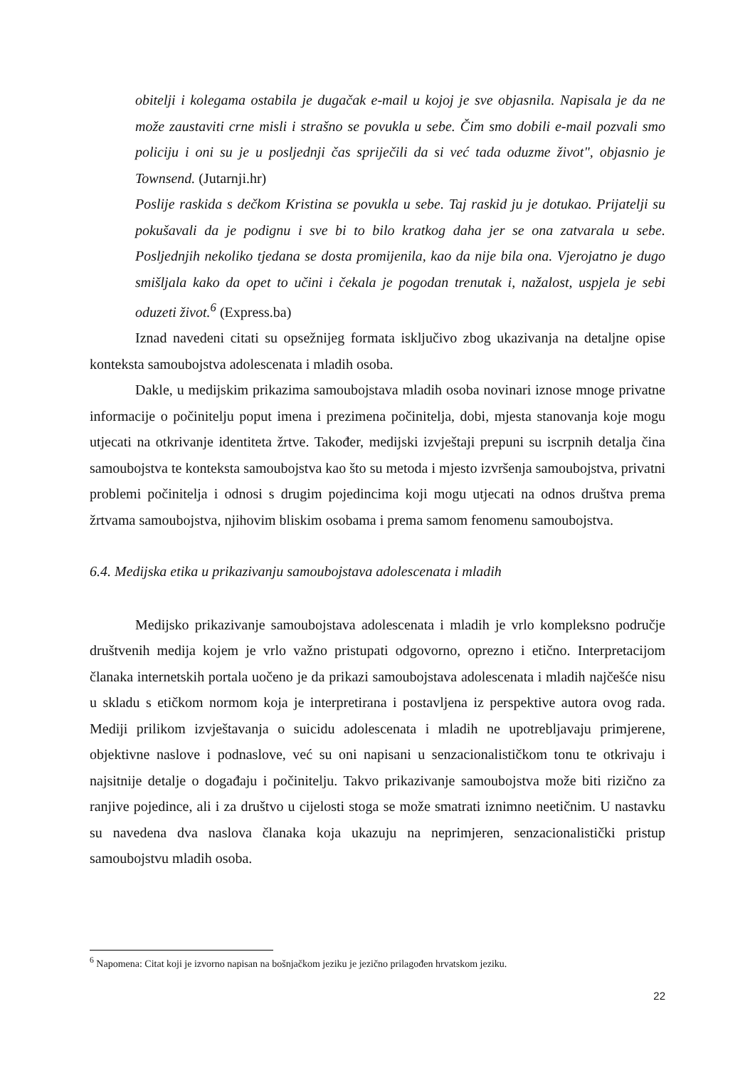obitelji i kolegama ostabila je dugačak e-mail u kojoj je sve objasnila. Napisala je da ne može zaustaviti crne misli i strašno se povukla u sebe. Čim smo dobili e-mail pozvali smo policiju i oni su je u posljednji čas spriječili da si već tada oduzme život", objasnio je Townsend. (Jutarnji.hr)
Poslije raskida s dečkom Kristina se povukla u sebe. Taj raskid ju je dotukao. Prijatelji su pokušavali da je podignu i sve bi to bilo kratkog daha jer se ona zatvarala u sebe. Posljednjih nekoliko tjedana se dosta promijenila, kao da nije bila ona. Vjerojatno je dugo smišljala kako da opet to učini i čekala je pogodan trenutak i, nažalost, uspjela je sebi oduzeti život.<sup>6</sup> (Express.ba)
Iznad navedeni citati su opsežnijeg formata isključivo zbog ukazivanja na detaljne opise konteksta samoubojstva adolescenata i mladih osoba.
Dakle, u medijskim prikazima samoubojstava mladih osoba novinari iznose mnoge privatne informacije o počinitelju poput imena i prezimena počinitelja, dobi, mjesta stanovanja koje mogu utjecati na otkrivanje identiteta žrtve. Također, medijski izvještaji prepuni su iscrpnih detalja čina samoubojstva te konteksta samoubojstva kao što su metoda i mjesto izvršenja samoubojstva, privatni problemi počinitelja i odnosi s drugim pojedincima koji mogu utjecati na odnos društva prema žrtvama samoubojstva, njihovim bliskim osobama i prema samom fenomenu samoubojstva.
6.4. Medijska etika u prikazivanju samoubojstava adolescenata i mladih
Medijsko prikazivanje samoubojstava adolescenata i mladih je vrlo kompleksno područje društvenih medija kojem je vrlo važno pristupati odgovorno, oprezno i etično. Interpretacijom članaka internetskih portala uočeno je da prikazi samoubojstava adolescenata i mladih najčešće nisu u skladu s etičkom normom koja je interpretirana i postavljena iz perspektive autora ovog rada. Mediji prilikom izvještavanja o suicidu adolescenata i mladih ne upotrebljavaju primjerene, objektivne naslove i podnaslove, već su oni napisani u senzacionalističkom tonu te otkrivaju i najsitnije detalje o događaju i počinitelju. Takvo prikazivanje samoubojstva može biti rizično za ranjive pojedince, ali i za društvo u cijelosti stoga se može smatrati iznimno neetičnim. U nastavku su navedena dva naslova članaka koja ukazuju na neprimjeren, senzacionalistički pristup samoubojstvu mladih osoba.
<sup>6</sup> Napomena: Citat koji je izvorno napisan na bošnjačkom jeziku je jezično prilagođen hrvatskom jeziku.
22